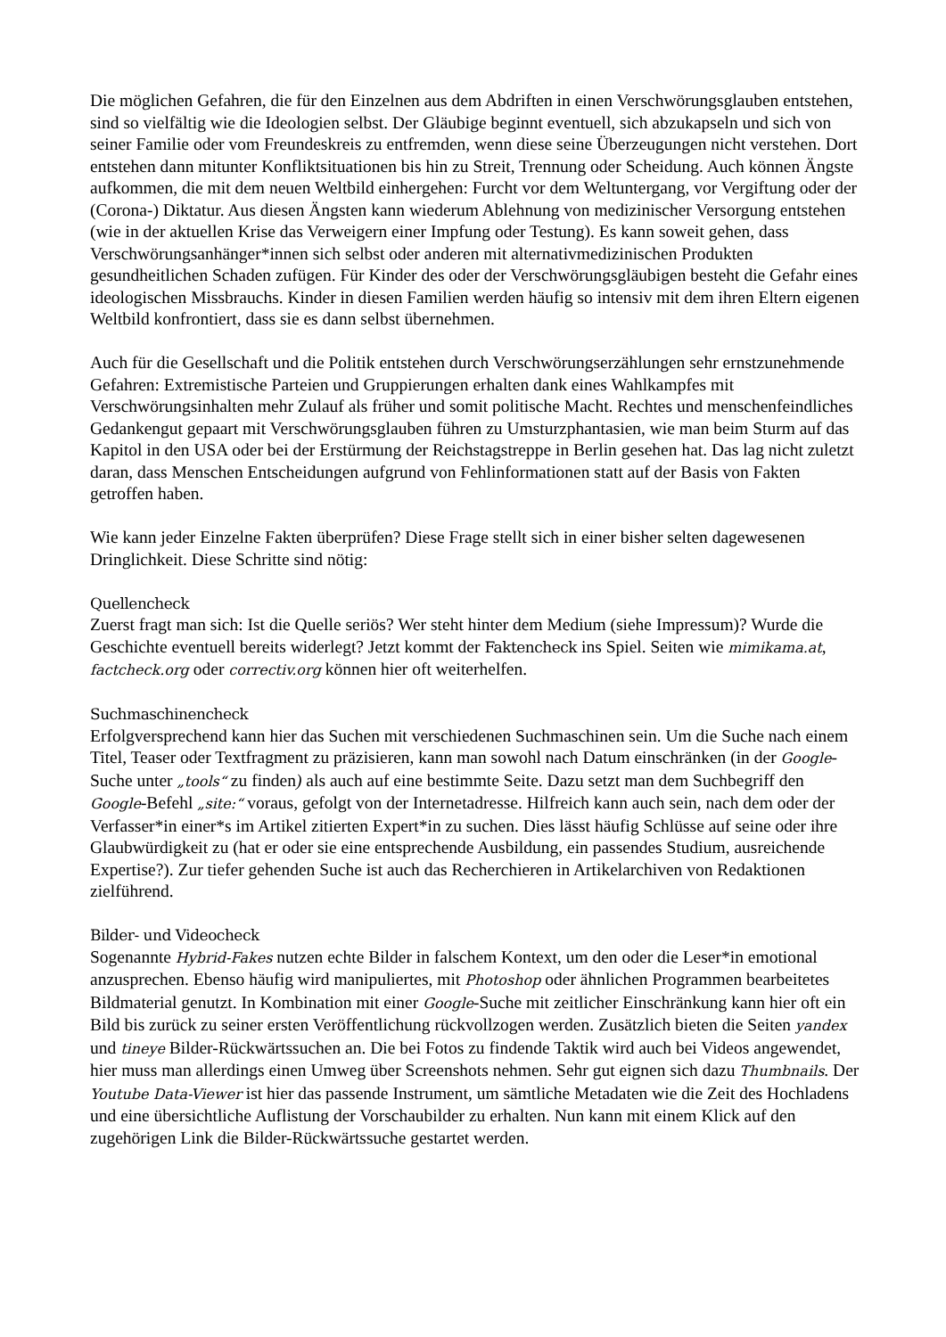Die möglichen Gefahren, die für den Einzelnen aus dem Abdriften in einen Verschwörungsglauben entstehen, sind so vielfältig wie die Ideologien selbst. Der Gläubige beginnt eventuell, sich abzukapseln und sich von seiner Familie oder vom Freundeskreis zu entfremden, wenn diese seine Überzeugungen nicht verstehen. Dort entstehen dann mitunter Konfliktsituationen bis hin zu Streit, Trennung oder Scheidung. Auch können Ängste aufkommen, die mit dem neuen Weltbild einhergehen: Furcht vor dem Weltuntergang, vor Vergiftung oder der (Corona-) Diktatur. Aus diesen Ängsten kann wiederum Ablehnung von medizinischer Versorgung entstehen (wie in der aktuellen Krise das Verweigern einer Impfung oder Testung). Es kann soweit gehen, dass Verschwörungsanhänger*innen sich selbst oder anderen mit alternativmedizinischen Produkten gesundheitlichen Schaden zufügen. Für Kinder des oder der Verschwörungsgläubigen besteht die Gefahr eines ideologischen Missbrauchs. Kinder in diesen Familien werden häufig so intensiv mit dem ihren Eltern eigenen Weltbild konfrontiert, dass sie es dann selbst übernehmen.
Auch für die Gesellschaft und die Politik entstehen durch Verschwörungserzählungen sehr ernstzunehmende Gefahren: Extremistische Parteien und Gruppierungen erhalten dank eines Wahlkampfes mit Verschwörungsinhalten mehr Zulauf als früher und somit politische Macht. Rechtes und menschenfeindliches Gedankengut gepaart mit Verschwörungsglauben führen zu Umsturzphantasien, wie man beim Sturm auf das Kapitol in den USA oder bei der Erstürmung der Reichstagstreppe in Berlin gesehen hat. Das lag nicht zuletzt daran, dass Menschen Entscheidungen aufgrund von Fehlinformationen statt auf der Basis von Fakten getroffen haben.
Wie kann jeder Einzelne Fakten überprüfen? Diese Frage stellt sich in einer bisher selten dagewesenen Dringlichkeit. Diese Schritte sind nötig:
Quellencheck
Zuerst fragt man sich: Ist die Quelle seriös? Wer steht hinter dem Medium (siehe Impressum)? Wurde die Geschichte eventuell bereits widerlegt? Jetzt kommt der Faktencheck ins Spiel. Seiten wie mimikama.at, factcheck.org oder correctiv.org können hier oft weiterhelfen.
Suchmaschinencheck
Erfolgversprechend kann hier das Suchen mit verschiedenen Suchmaschinen sein. Um die Suche nach einem Titel, Teaser oder Textfragment zu präzisieren, kann man sowohl nach Datum einschränken (in der Google-Suche unter „tools“ zu finden) als auch auf eine bestimmte Seite. Dazu setzt man dem Suchbegriff den Google-Befehl „site:“ voraus, gefolgt von der Internetadresse. Hilfreich kann auch sein, nach dem oder der Verfasser*in einer*s im Artikel zitierten Expert*in zu suchen. Dies lässt häufig Schlüsse auf seine oder ihre Glaubwürdigkeit zu (hat er oder sie eine entsprechende Ausbildung, ein passendes Studium, ausreichende Expertise?). Zur tiefer gehenden Suche ist auch das Recherchieren in Artikelarchiven von Redaktionen zielführend.
Bilder- und Videocheck
Sogenannte Hybrid-Fakes nutzen echte Bilder in falschem Kontext, um den oder die Leser*in emotional anzusprechen. Ebenso häufig wird manipuliertes, mit Photoshop oder ähnlichen Programmen bearbeitetes Bildmaterial genutzt. In Kombination mit einer Google-Suche mit zeitlicher Einschränkung kann hier oft ein Bild bis zurück zu seiner ersten Veröffentlichung rückvollzogen werden. Zusätzlich bieten die Seiten yandex und tineye Bilder-Rückwärtssuchen an. Die bei Fotos zu findende Taktik wird auch bei Videos angewendet, hier muss man allerdings einen Umweg über Screenshots nehmen. Sehr gut eignen sich dazu Thumbnails. Der Youtube Data-Viewer ist hier das passende Instrument, um sämtliche Metadaten wie die Zeit des Hochladens und eine übersichtliche Auflistung der Vorschaubilder zu erhalten. Nun kann mit einem Klick auf den zugehörigen Link die Bilder-Rückwärtssuche gestartet werden.